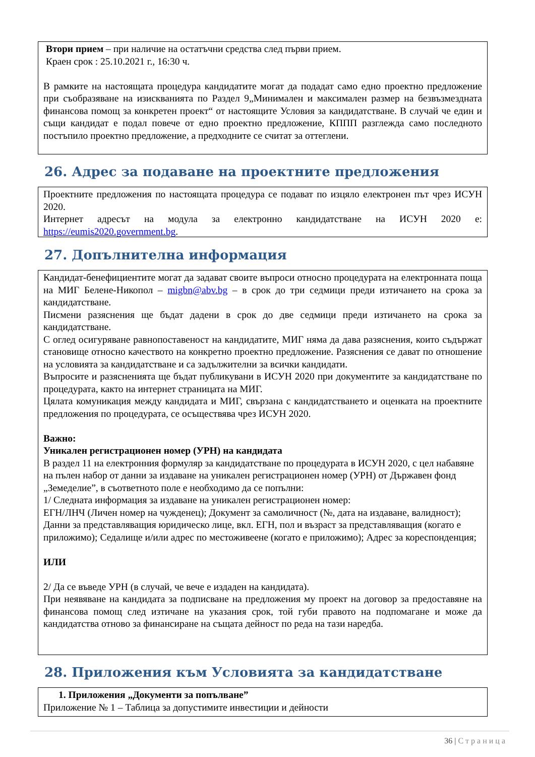Втори прием – при наличие на остатъчни средства след първи прием.
Краен срок : 25.10.2021 г., 16:30 ч.
В рамките на настоящата процедура кандидатите могат да подадат само едно проектно предложение при съобразяване на изискванията по Раздел 9„Минимален и максимален размер на безвъзмездната финансова помощ за конкретен проект“ от настоящите Условия за кандидатстване. В случай че един и същи кандидат е подал повече от едно проектно предложение, КППП разглежда само последното постъпило проектно предложение, а предходните се считат за оттеглени.
26. Адрес за подаване на проектните предложения
Проектните предложения по настоящата процедура се подават по изцяло електронен път чрез ИСУН 2020.
Интернет адресът на модула за електронно кандидатстване на ИСУН 2020 е: https://eumis2020.government.bg.
27. Допълнителна информация
Кандидат-бенефициентите могат да задават своите въпроси относно процедурата на електронната поща на МИГ Белене-Никопол – migbn@abv.bg – в срок до три седмици преди изтичането на срока за кандидатстване.
Писмени разяснения ще бъдат дадени в срок до две седмици преди изтичането на срока за кандидатстване.
С оглед осигуряване равнопоставеност на кандидатите, МИГ няма да дава разяснения, които съдържат становище относно качеството на конкретно проектно предложение. Разяснения се дават по отношение на условията за кандидатстване и са задължителни за всички кандидати.
Въпросите и разясненията ще бъдат публикувани в ИСУН 2020 при документите за кандидатстване по процедурата, както на интернет страницата на МИГ.
Цялата комуникация между кандидата и МИГ, свързана с кандидатстването и оценката на проектните предложения по процедурата, се осъществява чрез ИСУН 2020.
Важно:
Уникален регистрационен номер (УРН) на кандидата
В раздел 11 на електронния формуляр за кандидатстване по процедурата в ИСУН 2020, с цел набавяне на пълен набор от данни за издаване на уникален регистрационен номер (УРН) от Държавен фонд „Земеделие”, в съответното поле е необходимо да се попълни:
1/ Следната информация за издаване на уникален регистрационен номер:
ЕГН/ЛНЧ (Личен номер на чужденец); Документ за самоличност (№, дата на издаване, валидност); Данни за представляващия юридическо лице, вкл. ЕГН, пол и възраст за представляващия (когато е приложимо); Седалище и/или адрес по местоживеене (когато е приложимо); Адрес за кореспонденция;
ИЛИ
2/ Да се въведе УРН (в случай, че вече е издаден на кандидата).
При неявяване на кандидата за подписване на предложения му проект на договор за предоставяне на финансова помощ след изтичане на указания срок, той губи правото на подпомагане и може да кандидатства отново за финансиране на същата дейност по реда на тази наредба.
28. Приложения към Условията за кандидатстване
1. Приложения „Документи за попълване”
Приложение № 1 – Таблица за допустимите инвестиции и дейности
36 | Страница